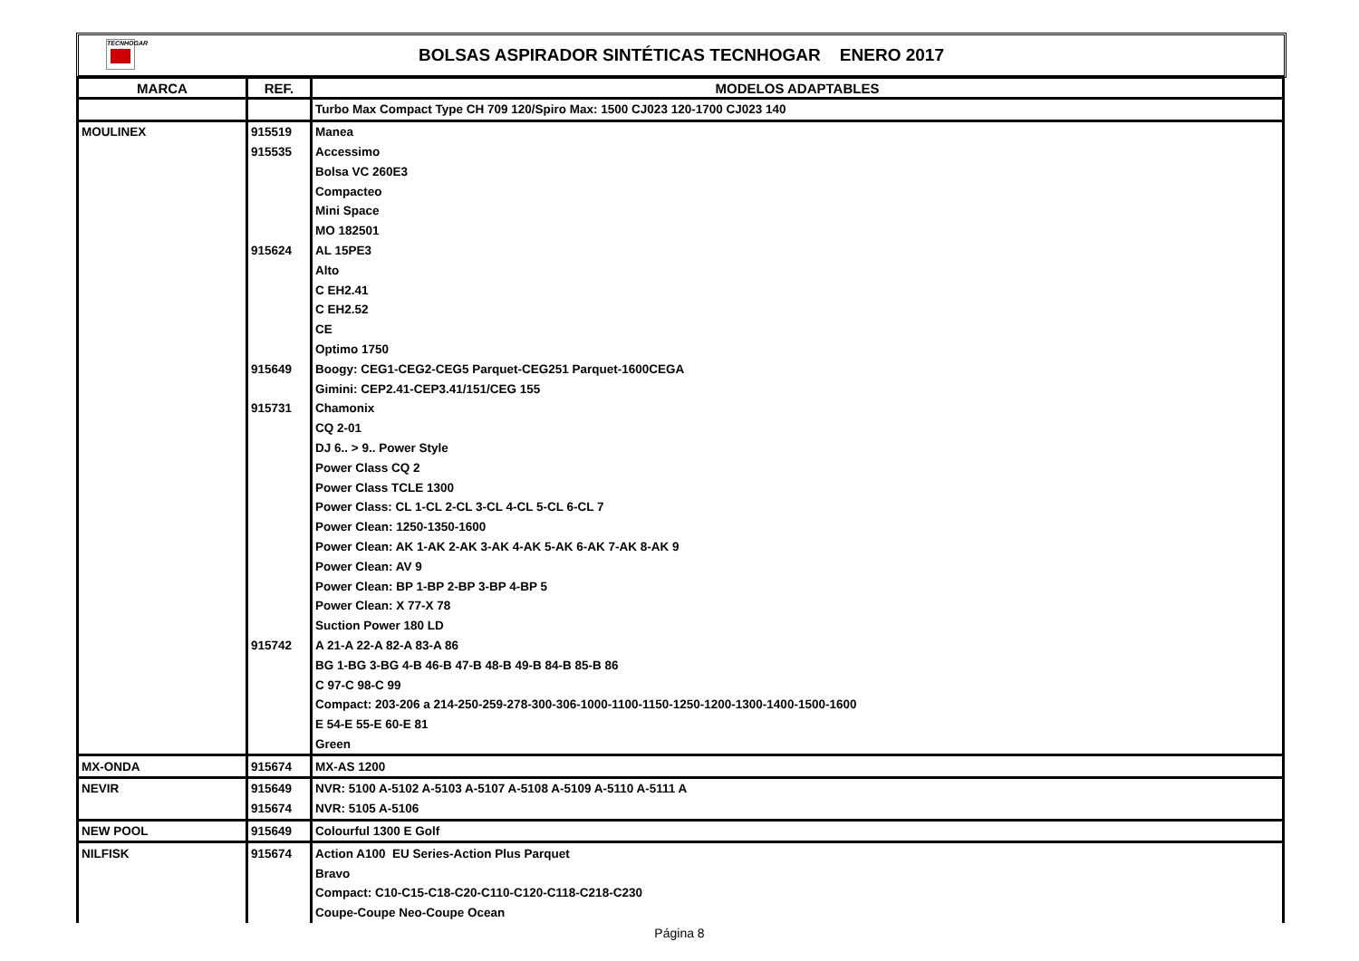TECNHOGAR
BOLSAS ASPIRADOR SINTÉTICAS TECNHOGAR ENERO 2017
| MARCA | REF. | MODELOS ADAPTABLES |
| --- | --- | --- |
| | | Turbo Max Compact Type CH 709 120/Spiro Max: 1500 CJ023 120-1700 CJ023 140 |
| MOULINEX | 915519 | Manea |
| | 915535 | Accessimo |
| | | Bolsa VC 260E3 |
| | | Compacteo |
| | | Mini Space |
| | | MO 182501 |
| | 915624 | AL 15PE3 |
| | | Alto |
| | | C EH2.41 |
| | | C EH2.52 |
| | | CE |
| | | Optimo 1750 |
| | 915649 | Boogy: CEG1-CEG2-CEG5 Parquet-CEG251 Parquet-1600CEGA |
| | | Gimini: CEP2.41-CEP3.41/151/CEG 155 |
| | 915731 | Chamonix |
| | | CQ 2-01 |
| | | DJ 6.. > 9.. Power Style |
| | | Power Class CQ 2 |
| | | Power Class TCLE 1300 |
| | | Power Class: CL 1-CL 2-CL 3-CL 4-CL 5-CL 6-CL 7 |
| | | Power Clean: 1250-1350-1600 |
| | | Power Clean: AK 1-AK 2-AK 3-AK 4-AK 5-AK 6-AK 7-AK 8-AK 9 |
| | | Power Clean: AV 9 |
| | | Power Clean: BP 1-BP 2-BP 3-BP 4-BP 5 |
| | | Power Clean: X 77-X 78 |
| | | Suction Power 180 LD |
| | 915742 | A 21-A 22-A 82-A 83-A 86 |
| | | BG 1-BG 3-BG 4-B 46-B 47-B 48-B 49-B 84-B 85-B 86 |
| | | C 97-C 98-C 99 |
| | | Compact: 203-206 a 214-250-259-278-300-306-1000-1100-1150-1250-1200-1300-1400-1500-1600 |
| | | E 54-E 55-E 60-E 81 |
| | | Green |
| MX-ONDA | 915674 | MX-AS 1200 |
| NEVIR | 915649 | NVR: 5100 A-5102 A-5103 A-5107 A-5108 A-5109 A-5110 A-5111 A |
| | 915674 | NVR: 5105 A-5106 |
| NEW POOL | 915649 | Colourful 1300 E Golf |
| NILFISK | 915674 | Action A100 EU Series-Action Plus Parquet |
| | | Bravo |
| | | Compact: C10-C15-C18-C20-C110-C120-C118-C218-C230 |
| | | Coupe-Coupe Neo-Coupe Ocean |
Página 8